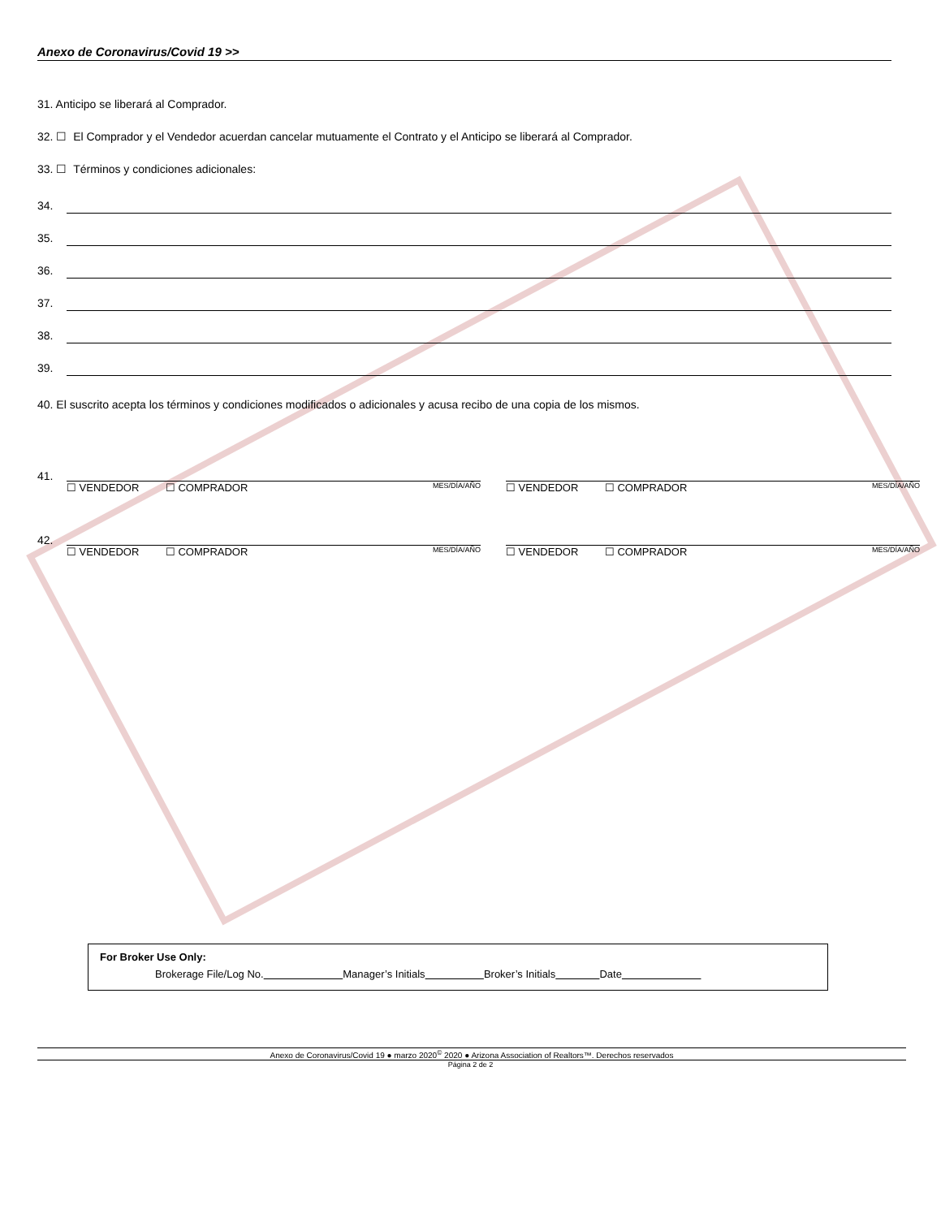Anexo de Coronavirus/Covid 19 >>
31. Anticipo se liberará al Comprador.
32. ☐ El Comprador y el Vendedor acuerdan cancelar mutuamente el Contrato y el Anticipo se liberará al Comprador.
33. ☐ Términos y condiciones adicionales:
34.
35.
36.
37.
38.
39.
40. El suscrito acepta los términos y condiciones modificados o adicionales y acusa recibo de una copia de los mismos.
41.
☐ VENDEDOR ☐ COMPRADOR MES/DÍA/AÑO ☐ VENDEDOR ☐ COMPRADOR MES/DÍA/AÑO
42.
☐ VENDEDOR ☐ COMPRADOR MES/DÍA/AÑO ☐ VENDEDOR ☐ COMPRADOR MES/DÍA/AÑO
For Broker Use Only:
Brokerage File/Log No. Manager’s Initials Broker’s Initials Date
Anexo de Coronavirus/Covid 19 ● marzo 2020<sup>©</sup> 2020 ● Arizona Association of Realtors™. Derechos reservados
Página 2 de 2